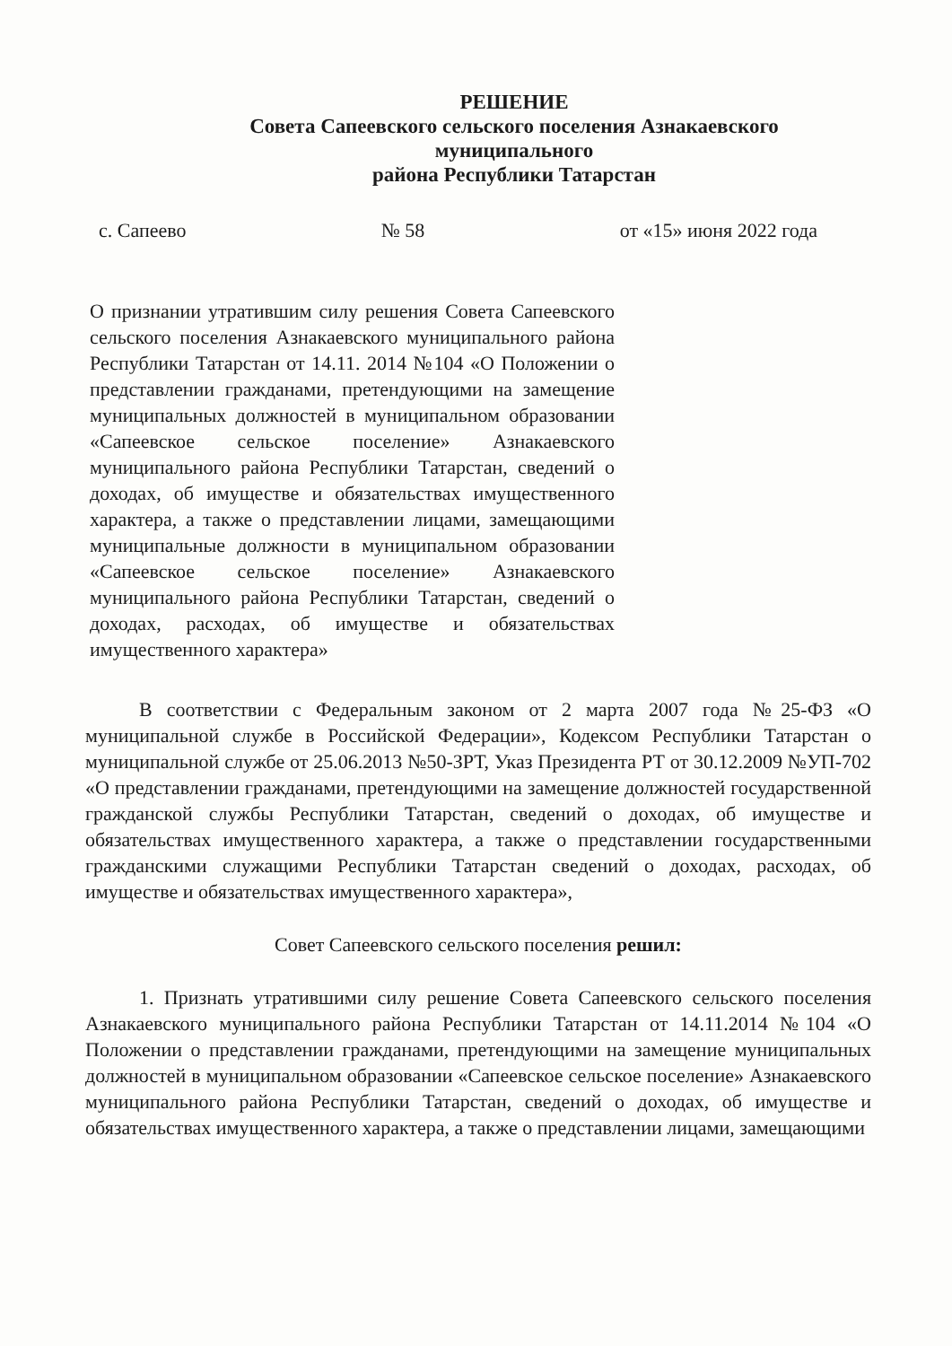РЕШЕНИЕ
Совета Сапеевского сельского поселения Азнакаевского
муниципального
района Республики Татарстан
с. Сапеево № 58 от «15» июня 2022 года
О признании утратившим силу решения Совета Сапеевского сельского поселения Азнакаевского муниципального района Республики Татарстан от 14.11. 2014 №104 «О Положении о представлении гражданами, претендующими на замещение муниципальных должностей в муниципальном образовании «Сапеевское сельское поселение» Азнакаевского муниципального района Республики Татарстан, сведений о доходах, об имуществе и обязательствах имущественного характера, а также о представлении лицами, замещающими муниципальные должности в муниципальном образовании «Сапеевское сельское поселение» Азнакаевского муниципального района Республики Татарстан, сведений о доходах, расходах, об имуществе и обязательствах имущественного характера»
В соответствии с Федеральным законом от 2 марта 2007 года №25-ФЗ «О муниципальной службе в Российской Федерации», Кодексом Республики Татарстан о муниципальной службе от 25.06.2013 №50-ЗРТ, Указ Президента РТ от 30.12.2009 №УП-702 «О представлении гражданами, претендующими на замещение должностей государственной гражданской службы Республики Татарстан, сведений о доходах, об имуществе и обязательствах имущественного характера, а также о представлении государственными гражданскими служащими Республики Татарстан сведений о доходах, расходах, об имуществе и обязательствах имущественного характера»,
Совет Сапеевского сельского поселения решил:
1. Признать утратившими силу решение Совета Сапеевского сельского поселения Азнакаевского муниципального района Республики Татарстан от 14.11.2014 №104 «О Положении о представлении гражданами, претендующими на замещение муниципальных должностей в муниципальном образовании «Сапеевское сельское поселение» Азнакаевского муниципального района Республики Татарстан, сведений о доходах, об имуществе и обязательствах имущественного характера, а также о представлении лицами, замещающими